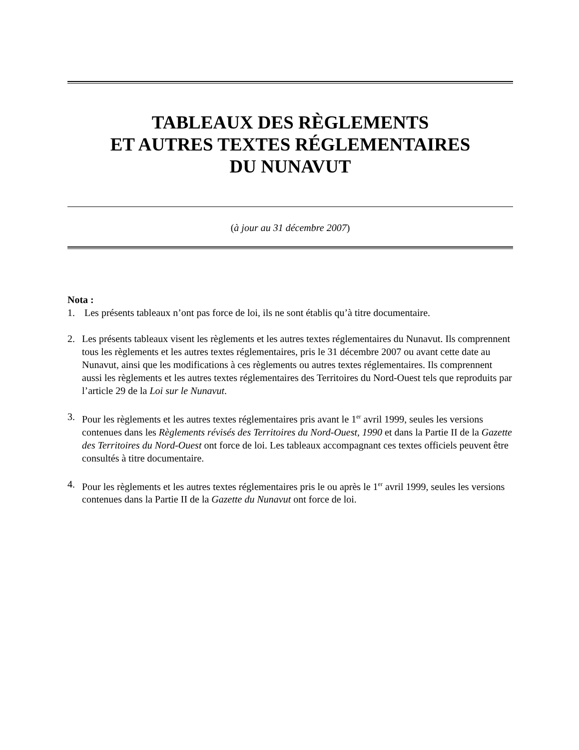TABLEAUX DES RÈGLEMENTS
ET AUTRES TEXTES RÉGLEMENTAIRES
DU NUNAVUT
(à jour au 31 décembre 2007)
Nota :
1. Les présents tableaux n’ont pas force de loi, ils ne sont établis qu’à titre documentaire.
2. Les présents tableaux visent les règlements et les autres textes réglementaires du Nunavut. Ils comprennent tous les règlements et les autres textes réglementaires, pris le 31 décembre 2007 ou avant cette date au Nunavut, ainsi que les modifications à ces règlements ou autres textes réglementaires. Ils comprennent aussi les règlements et les autres textes réglementaires des Territoires du Nord-Ouest tels que reproduits par l’article 29 de la Loi sur le Nunavut.
3. Pour les règlements et les autres textes réglementaires pris avant le 1<sup>er</sup> avril 1999, seules les versions contenues dans les Règlements révisés des Territoires du Nord-Ouest, 1990 et dans la Partie II de la Gazette des Territoires du Nord-Ouest ont force de loi. Les tableaux accompagnant ces textes officiels peuvent être consultés à titre documentaire.
4. Pour les règlements et les autres textes réglementaires pris le ou après le 1<sup>er</sup> avril 1999, seules les versions contenues dans la Partie II de la Gazette du Nunavut ont force de loi.